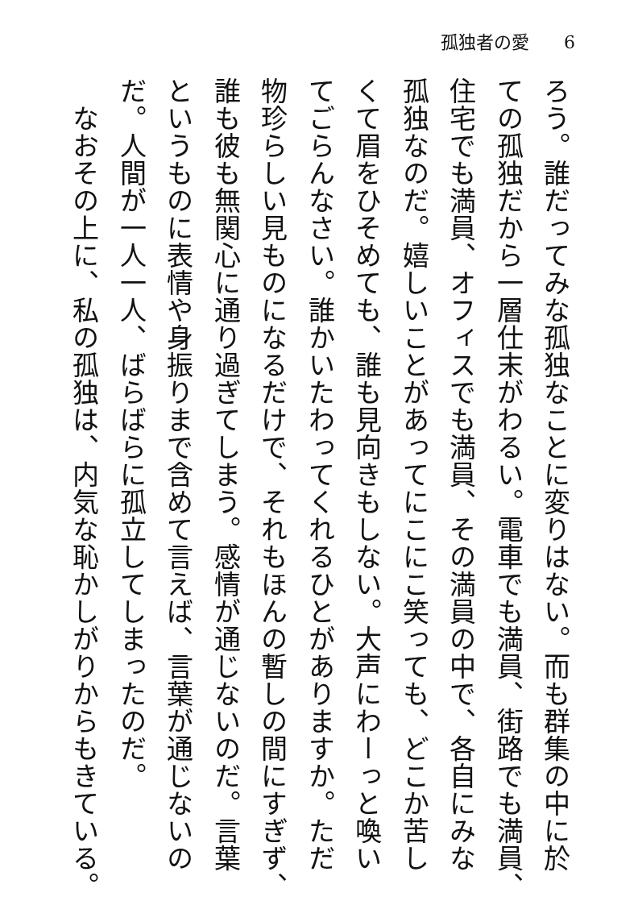孤独者の愛 6
ろう。誰だってみな孤独なことに変りはない。而も群集の中に於
ての孤独だから一層仕末がわるい。電車でも満員、街路でも満員、
住宅でも満員、オフィスでも満員、その満員の中で、各自にみな
孤独なのだ。嬉しいことがあってにこにこ笑っても、どこか苦し
くて眉をひそめても、誰も見向きもしない。大声にわーっと喚い
てごらんなさい。誰かいたわってくれるひとがありますか。ただ
物珍らしい見ものになるだけで、それもほんの暫しの間にすぎず、
誰も彼も無関心に通り過ぎてしまう。感情が通じないのだ。言葉
というものに表情や身振りまで含めて言えば、言葉が通じないの
だ。人間が一人一人、ばらばらに孤立してしまったのだ。
　なおその上に、私の孤独は、内気な恥かしがりからもきている。